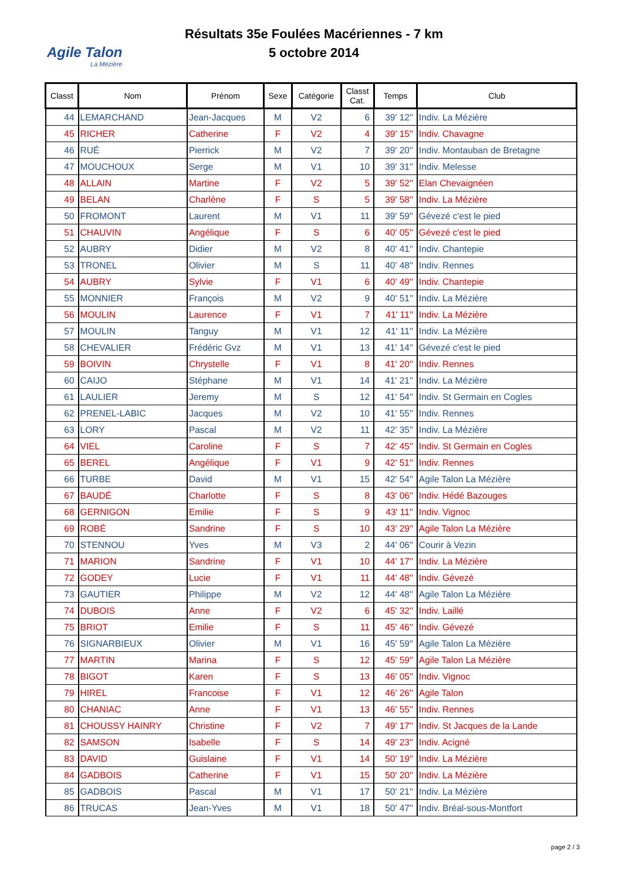Agile Talon
La Mézière
Résultats 35e Foulées Macériennes - 7 km
5 octobre 2014
| Classt | Nom | Prénom | Sexe | Catégorie | Classt Cat. | Temps | Club |
| --- | --- | --- | --- | --- | --- | --- | --- |
| 44 | LEMARCHAND | Jean-Jacques | M | V2 | 6 | 39' 12'' | Indiv. La Mézière |
| 45 | RICHER | Catherine | F | V2 | 4 | 39' 15'' | Indiv. Chavagne |
| 46 | RUÉ | Pierrick | M | V2 | 7 | 39' 20'' | Indiv. Montauban de Bretagne |
| 47 | MOUCHOUX | Serge | M | V1 | 10 | 39' 31'' | Indiv. Melesse |
| 48 | ALLAIN | Martine | F | V2 | 5 | 39' 52'' | Elan Chevaignéen |
| 49 | BELAN | Charlène | F | S | 5 | 39' 58'' | Indiv. La Mézière |
| 50 | FROMONT | Laurent | M | V1 | 11 | 39' 59'' | Gévezé c'est le pied |
| 51 | CHAUVIN | Angélique | F | S | 6 | 40' 05'' | Gévezé c'est le pied |
| 52 | AUBRY | Didier | M | V2 | 8 | 40' 41'' | Indiv. Chantepie |
| 53 | TRONEL | Olivier | M | S | 11 | 40' 48'' | Indiv. Rennes |
| 54 | AUBRY | Sylvie | F | V1 | 6 | 40' 49'' | Indiv. Chantepie |
| 55 | MONNIER | François | M | V2 | 9 | 40' 51'' | Indiv. La Mézière |
| 56 | MOULIN | Laurence | F | V1 | 7 | 41' 11'' | Indiv. La Mézière |
| 57 | MOULIN | Tanguy | M | V1 | 12 | 41' 11'' | Indiv. La Mézière |
| 58 | CHEVALIER | Frédéric Gvz | M | V1 | 13 | 41' 14'' | Gévezé c'est le pied |
| 59 | BOIVIN | Chrystelle | F | V1 | 8 | 41' 20'' | Indiv. Rennes |
| 60 | CAIJO | Stéphane | M | V1 | 14 | 41' 21'' | Indiv. La Mézière |
| 61 | LAULIER | Jeremy | M | S | 12 | 41' 54'' | Indiv. St Germain en Cogles |
| 62 | PRENEL-LABIC | Jacques | M | V2 | 10 | 41' 55'' | Indiv. Rennes |
| 63 | LORY | Pascal | M | V2 | 11 | 42' 35'' | Indiv. La Mézière |
| 64 | VIEL | Caroline | F | S | 7 | 42' 45'' | Indiv. St Germain en Cogles |
| 65 | BEREL | Angélique | F | V1 | 9 | 42' 51'' | Indiv. Rennes |
| 66 | TURBE | David | M | V1 | 15 | 42' 54'' | Agile Talon La Mézière |
| 67 | BAUDÉ | Charlotte | F | S | 8 | 43' 06'' | Indiv. Hédé Bazouges |
| 68 | GERNIGON | Emilie | F | S | 9 | 43' 11'' | Indiv. Vignoc |
| 69 | ROBÉ | Sandrine | F | S | 10 | 43' 29'' | Agile Talon La Mézière |
| 70 | STENNOU | Yves | M | V3 | 2 | 44' 06'' | Courir à Vezin |
| 71 | MARION | Sandrine | F | V1 | 10 | 44' 17'' | Indiv. La Mézière |
| 72 | GODEY | Lucie | F | V1 | 11 | 44' 48'' | Indiv. Gévezé |
| 73 | GAUTIER | Philippe | M | V2 | 12 | 44' 48'' | Agile Talon La Mézière |
| 74 | DUBOIS | Anne | F | V2 | 6 | 45' 32'' | Indiv. Laillé |
| 75 | BRIOT | Emilie | F | S | 11 | 45' 46'' | Indiv. Gévezé |
| 76 | SIGNARBIEUX | Olivier | M | V1 | 16 | 45' 59'' | Agile Talon La Mézière |
| 77 | MARTIN | Marina | F | S | 12 | 45' 59'' | Agile Talon La Mézière |
| 78 | BIGOT | Karen | F | S | 13 | 46' 05'' | Indiv. Vignoc |
| 79 | HIREL | Francoise | F | V1 | 12 | 46' 26'' | Agile Talon |
| 80 | CHANIAC | Anne | F | V1 | 13 | 46' 55'' | Indiv. Rennes |
| 81 | CHOUSSY HAINRY | Christine | F | V2 | 7 | 49' 17'' | Indiv. St Jacques de la Lande |
| 82 | SAMSON | Isabelle | F | S | 14 | 49' 23'' | Indiv. Acigné |
| 83 | DAVID | Guislaine | F | V1 | 14 | 50' 19'' | Indiv. La Mézière |
| 84 | GADBOIS | Catherine | F | V1 | 15 | 50' 20'' | Indiv. La Mézière |
| 85 | GADBOIS | Pascal | M | V1 | 17 | 50' 21'' | Indiv. La Mézière |
| 86 | TRUCAS | Jean-Yves | M | V1 | 18 | 50' 47'' | Indiv. Bréal-sous-Montfort |
page 2 / 3